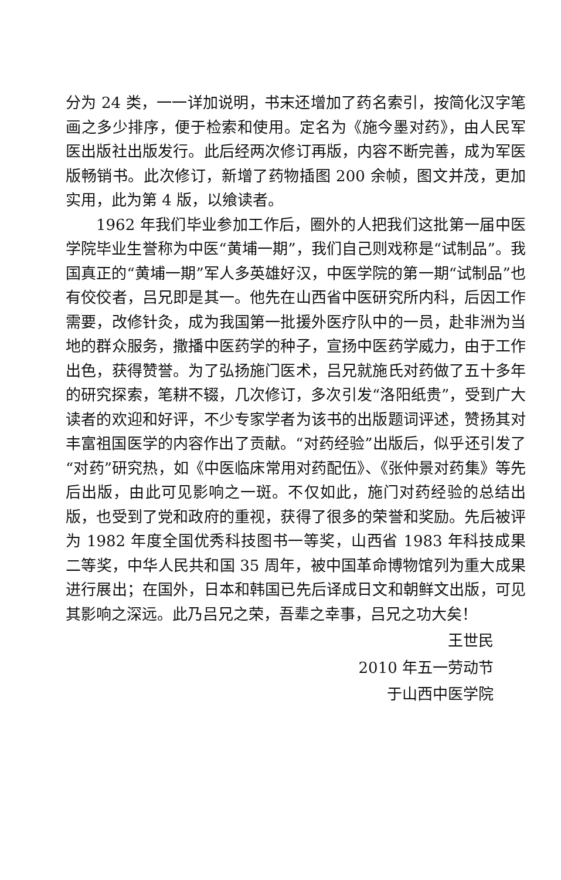分为 24 类，一一详加说明，书末还增加了药名索引，按简化汉字笔画之多少排序，便于检索和使用。定名为《施今墨对药》，由人民军医出版社出版发行。此后经两次修订再版，内容不断完善，成为军医版畅销书。此次修订，新增了药物插图 200 余帧，图文并茂，更加实用，此为第 4 版，以飨读者。
1962 年我们毕业参加工作后，圈外的人把我们这批第一届中医学院毕业生誉称为中医“黄埔一期”，我们自己则戏称是“试制品”。我国真正的“黄埔一期”军人多英雄好汉，中医学院的第一期“试制品”也有佼佼者，吕兄即是其一。他先在山西省中医研究所内科，后因工作需要，改修针灸，成为我国第一批援外医疗队中的一员，赴非洲为当地的群众服务，撒播中医药学的种子，宣扬中医药学威力，由于工作出色，获得赞誉。为了弘扬施门医术，吕兄就施氏对药做了五十多年的研究探索，笔耕不辍，几次修订，多次引发“洛阳纸贵”，受到广大读者的欢迎和好评，不少专家学者为该书的出版题词评述，赞扬其对丰富祖国医学的内容作出了贡献。“对药经验”出版后，似乎还引发了“对药”研究热，如《中医临床常用对药配伍》、《张仲景对药集》等先后出版，由此可见影响之一斑。不仅如此，施门对药经验的总结出版，也受到了党和政府的重视，获得了很多的荣誉和奖励。先后被评为 1982 年度全国优秀科技图书一等奖，山西省 1983 年科技成果二等奖，中华人民共和国 35 周年，被中国革命博物馆列为重大成果进行展出；在国外，日本和韩国已先后译成日文和朝鲜文出版，可见其影响之深远。此乃吕兄之荣，吾辈之幸事，吕兄之功大矣！
王世民
2010 年五一劳动节
于山西中医学院